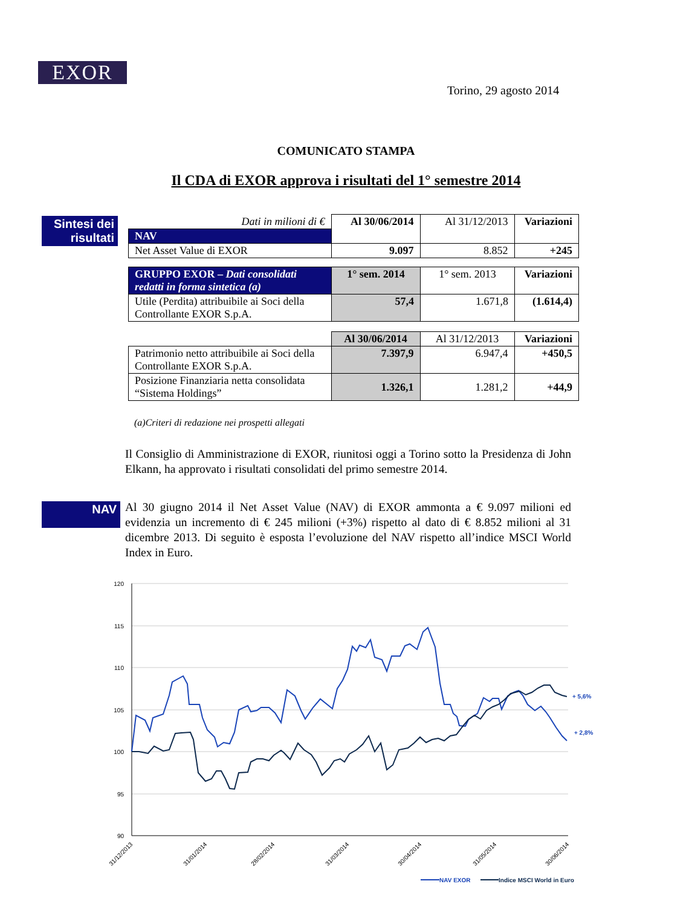EXOR
Torino, 29 agosto 2014
COMUNICATO STAMPA
Il CDA di EXOR approva i risultati del 1° semestre 2014
Sintesi dei risultati
| Dati in milioni di € | Al 30/06/2014 | Al 31/12/2013 | Variazioni |
| NAV | | | |
| Net Asset Value di EXOR | 9.097 | 8.852 | +245 |
| GRUPPO EXOR – Dati consolidati redatti in forma sintetica (a) | 1° sem. 2014 | 1° sem. 2013 | Variazioni |
| Utile (Perdita) attribuibile ai Soci della Controllante EXOR S.p.A. | 57,4 | 1.671,8 | (1.614,4) |
| | Al 30/06/2014 | Al 31/12/2013 | Variazioni |
| Patrimonio netto attribuibile ai Soci della Controllante EXOR S.p.A. | 7.397,9 | 6.947,4 | +450,5 |
| Posizione Finanziaria netta consolidata “Sistema Holdings” | 1.326,1 | 1.281,2 | +44,9 |
(a)Criteri di redazione nei prospetti allegati
Il Consiglio di Amministrazione di EXOR, riunitosi oggi a Torino sotto la Presidenza di John Elkann, ha approvato i risultati consolidati del primo semestre 2014.
NAV
Al 30 giugno 2014 il Net Asset Value (NAV) di EXOR ammonta a € 9.097 milioni ed evidenzia un incremento di € 245 milioni (+3%) rispetto al dato di € 8.852 milioni al 31 dicembre 2013. Di seguito è esposta l’evoluzione del NAV rispetto all’indice MSCI World Index in Euro.
120
115
110
105
100
95
90
31/12/2013
31/01/2014
28/02/2014
31/03/2014
30/04/2014
31/05/2014
30/06/2014
+ 5,6%
+ 2,8%
NAV EXOR
Indice MSCI World in Euro